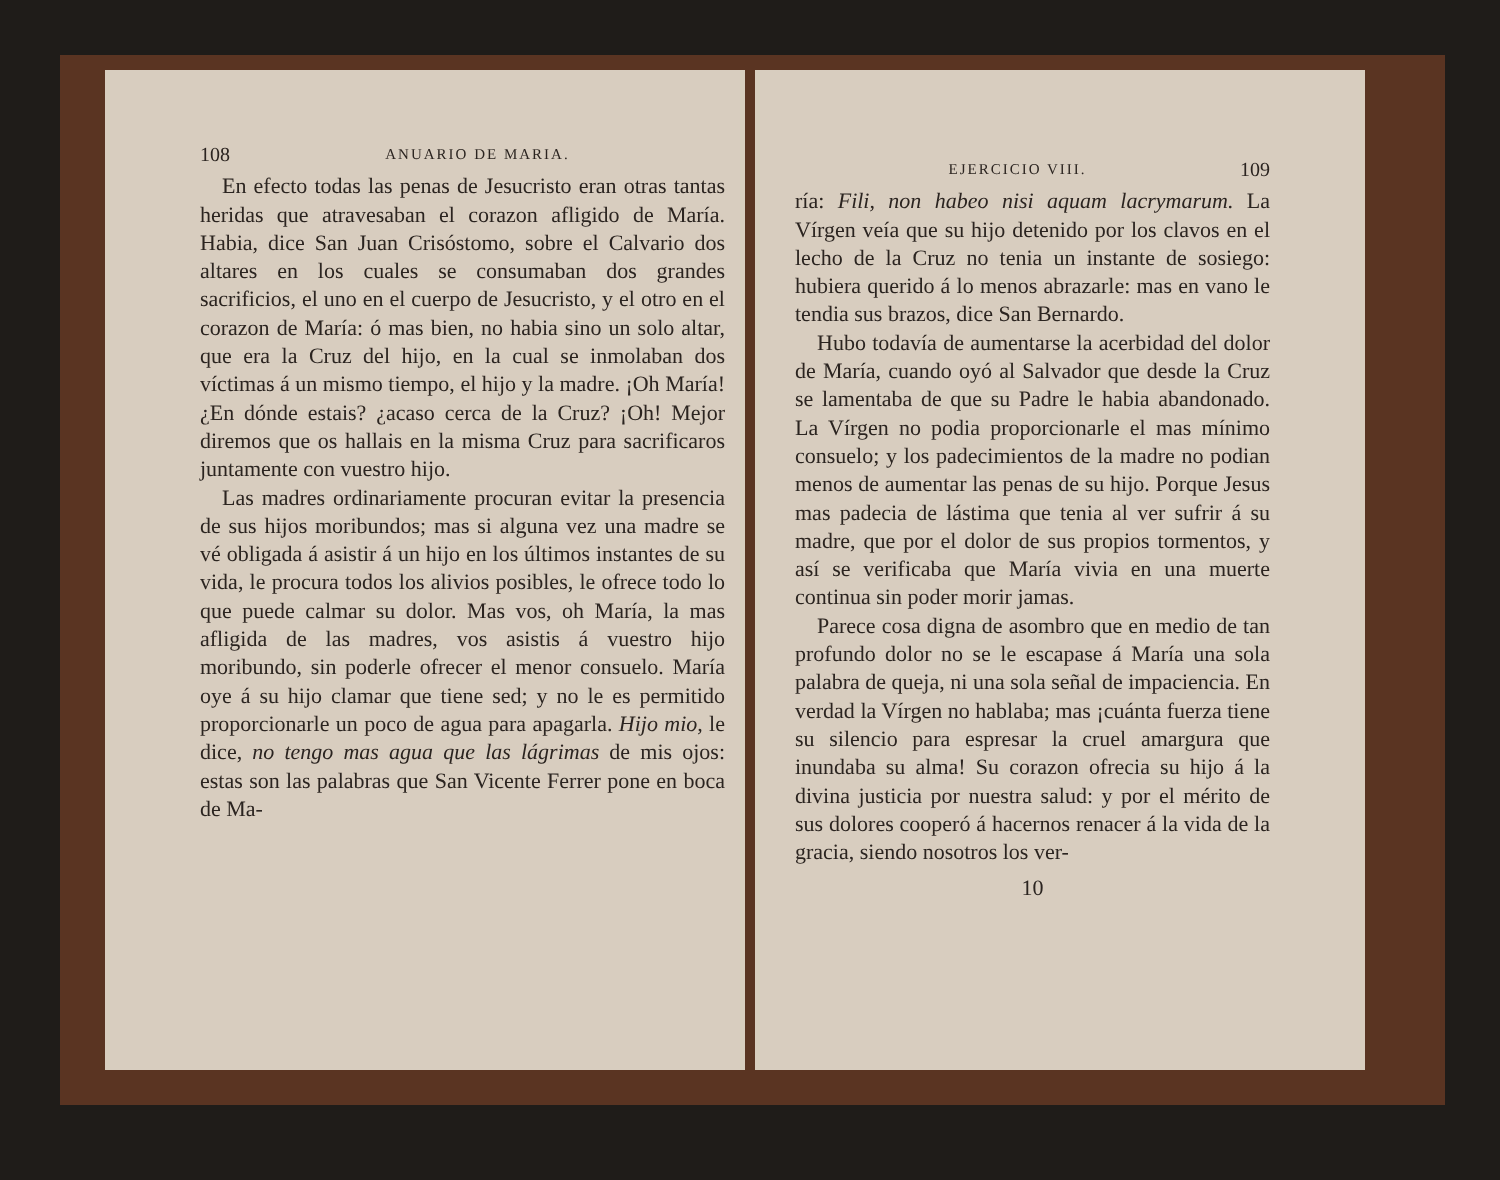108 ANUARIO DE MARIA.
En efecto todas las penas de Jesucristo eran otras tantas heridas que atravesaban el corazon afligido de María. Habia, dice San Juan Crisóstomo, sobre el Calvario dos altares en los cuales se consumaban dos grandes sacrificios, el uno en el cuerpo de Jesucristo, y el otro en el corazon de María: ó mas bien, no habia sino un solo altar, que era la Cruz del hijo, en la cual se inmolaban dos víctimas á un mismo tiempo, el hijo y la madre. ¡Oh María! ¿En dónde estais? ¿acaso cerca de la Cruz? ¡Oh! Mejor diremos que os hallais en la misma Cruz para sacrificaros juntamente con vuestro hijo.
Las madres ordinariamente procuran evitar la presencia de sus hijos moribundos; mas si alguna vez una madre se vé obligada á asistir á un hijo en los últimos instantes de su vida, le procura todos los alivios posibles, le ofrece todo lo que puede calmar su dolor. Mas vos, oh María, la mas afligida de las madres, vos asistis á vuestro hijo moribundo, sin poderle ofrecer el menor consuelo. María oye á su hijo clamar que tiene sed; y no le es permitido proporcionarle un poco de agua para apagarla. Hijo mio, le dice, no tengo mas agua que las lágrimas de mis ojos: estas son las palabras que San Vicente Ferrer pone en boca de Ma-
EJERCICIO VIII. 109
ría: Fili, non habeo nisi aquam lacrymarum. La Vírgen veía que su hijo detenido por los clavos en el lecho de la Cruz no tenia un instante de sosiego: hubiera querido á lo menos abrazarle: mas en vano le tendia sus brazos, dice San Bernardo.
Hubo todavía de aumentarse la acerbidad del dolor de María, cuando oyó al Salvador que desde la Cruz se lamentaba de que su Padre le habia abandonado. La Vírgen no podia proporcionarle el mas mínimo consuelo; y los padecimientos de la madre no podian menos de aumentar las penas de su hijo. Porque Jesus mas padecia de lástima que tenia al ver sufrir á su madre, que por el dolor de sus propios tormentos, y así se verificaba que María vivia en una muerte continua sin poder morir jamas.
Parece cosa digna de asombro que en medio de tan profundo dolor no se le escapase á María una sola palabra de queja, ni una sola señal de impaciencia. En verdad la Vírgen no hablaba; mas ¡cuánta fuerza tiene su silencio para espresar la cruel amargura que inundaba su alma! Su corazon ofrecia su hijo á la divina justicia por nuestra salud: y por el mérito de sus dolores cooperó á hacernos renacer á la vida de la gracia, siendo nosotros los ver-
10